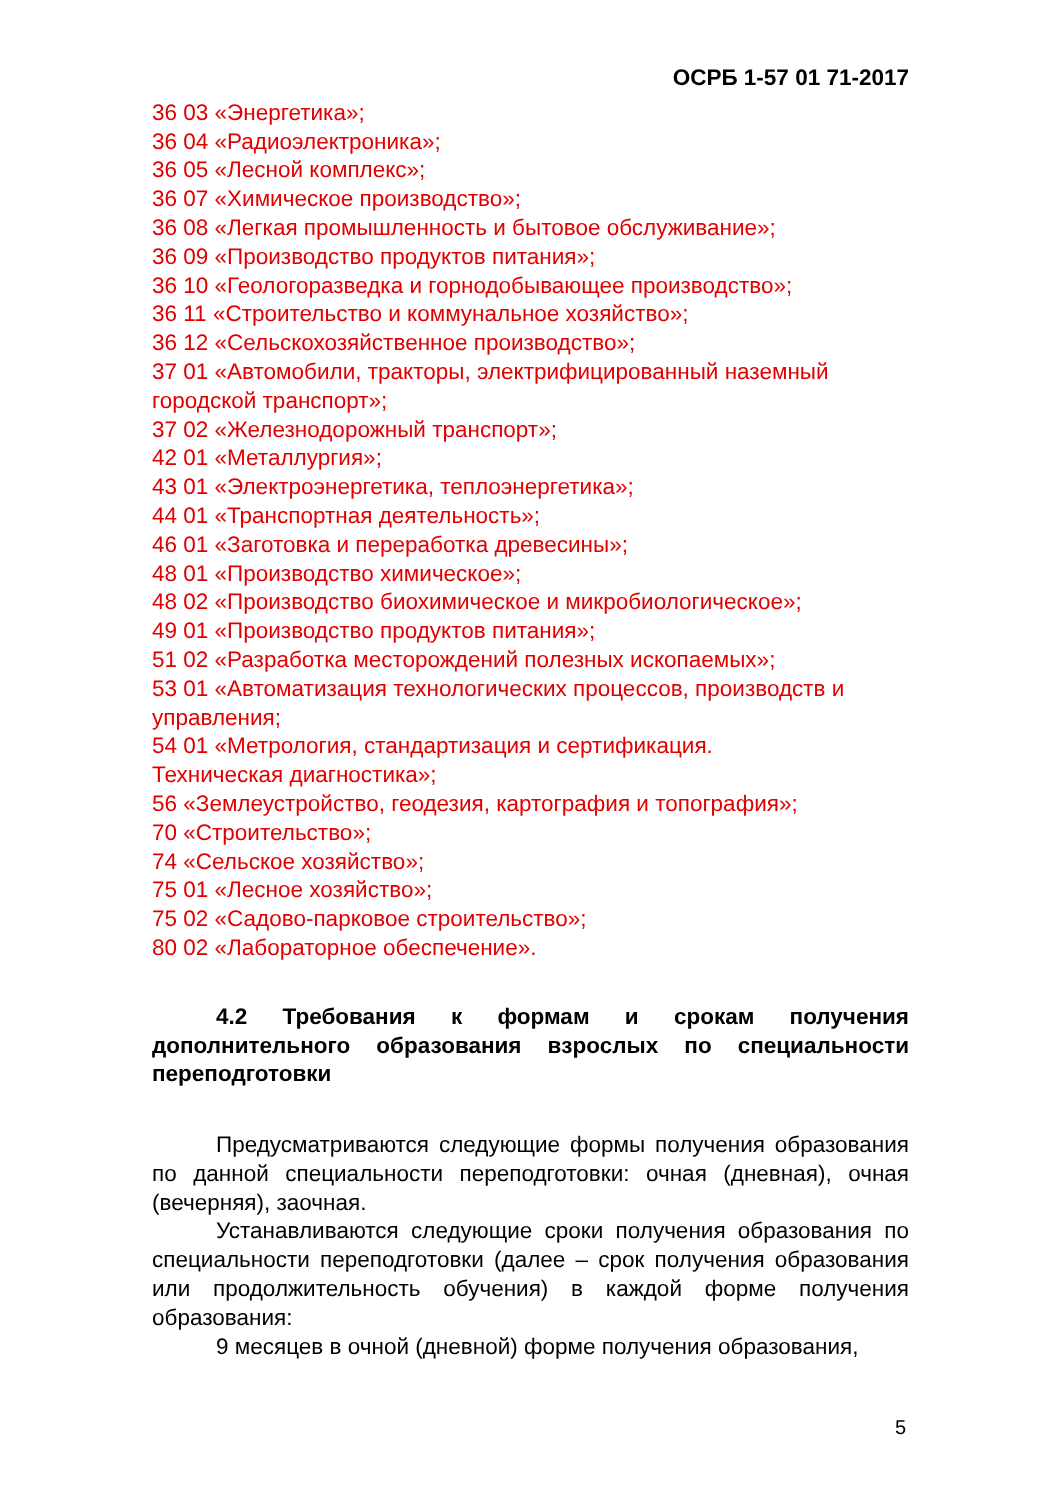ОСРБ 1-57 01 71-2017
36 03 «Энергетика»;
36 04 «Радиоэлектроника»;
36 05 «Лесной комплекс»;
36 07 «Химическое производство»;
36 08 «Легкая промышленность и бытовое обслуживание»;
36 09 «Производство продуктов питания»;
36 10 «Геологоразведка и горнодобывающее производство»;
36 11 «Строительство и коммунальное хозяйство»;
36 12 «Сельскохозяйственное производство»;
37 01 «Автомобили, тракторы, электрифицированный наземный городской транспорт»;
37 02 «Железнодорожный транспорт»;
42 01 «Металлургия»;
43 01 «Электроэнергетика, теплоэнергетика»;
44 01 «Транспортная деятельность»;
46 01 «Заготовка и переработка древесины»;
48 01 «Производство химическое»;
48 02 «Производство биохимическое и микробиологическое»;
49 01 «Производство продуктов питания»;
51 02 «Разработка месторождений полезных ископаемых»;
53 01 «Автоматизация технологических процессов, производств и управления;
54 01 «Метрология, стандартизация и сертификация.
Техническая диагностика»;
56 «Землеустройство, геодезия, картография и топография»;
70 «Строительство»;
74 «Сельское хозяйство»;
75 01 «Лесное хозяйство»;
75 02 «Садово-парковое строительство»;
80 02 «Лабораторное обеспечение».
4.2 Требования к формам и срокам получения дополнительного образования взрослых по специальности переподготовки
Предусматриваются следующие формы получения образования по данной специальности переподготовки: очная (дневная), очная (вечерняя), заочная.
Устанавливаются следующие сроки получения образования по специальности переподготовки (далее – срок получения образования или продолжительность обучения) в каждой форме получения образования:
9 месяцев в очной (дневной) форме получения образования,
5